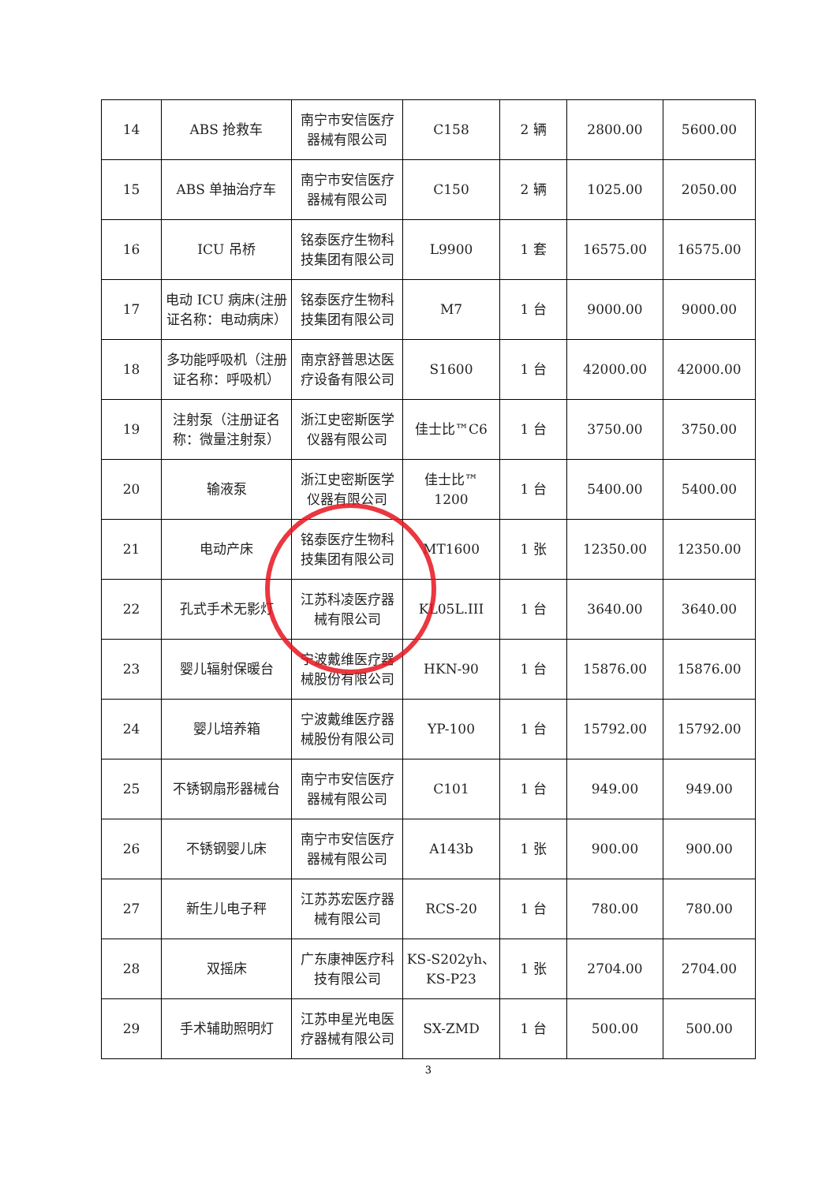| 14 | ABS 抢救车 | 南宁市安信医疗器械有限公司 | C158 | 2 辆 | 2800.00 | 5600.00 |
| 15 | ABS 单抽治疗车 | 南宁市安信医疗器械有限公司 | C150 | 2 辆 | 1025.00 | 2050.00 |
| 16 | ICU 吊桥 | 铭泰医疗生物科技集团有限公司 | L9900 | 1 套 | 16575.00 | 16575.00 |
| 17 | 电动 ICU 病床(注册证名称：电动病床） | 铭泰医疗生物科技集团有限公司 | M7 | 1 台 | 9000.00 | 9000.00 |
| 18 | 多功能呼吸机（注册证名称：呼吸机） | 南京舒普思达医疗设备有限公司 | S1600 | 1 台 | 42000.00 | 42000.00 |
| 19 | 注射泵（注册证名称：微量注射泵） | 浙江史密斯医学仪器有限公司 | 佳士比™C6 | 1 台 | 3750.00 | 3750.00 |
| 20 | 输液泵 | 浙江史密斯医学仪器有限公司 | 佳士比™ 1200 | 1 台 | 5400.00 | 5400.00 |
| 21 | 电动产床 | 铭泰医疗生物科技集团有限公司 | MT1600 | 1 张 | 12350.00 | 12350.00 |
| 22 | 孔式手术无影灯 | 江苏科凌医疗器械有限公司 | KL05L.III | 1 台 | 3640.00 | 3640.00 |
| 23 | 婴儿辐射保暖台 | 宁波戴维医疗器械股份有限公司 | HKN-90 | 1 台 | 15876.00 | 15876.00 |
| 24 | 婴儿培养箱 | 宁波戴维医疗器械股份有限公司 | YP-100 | 1 台 | 15792.00 | 15792.00 |
| 25 | 不锈钢扇形器械台 | 南宁市安信医疗器械有限公司 | C101 | 1 台 | 949.00 | 949.00 |
| 26 | 不锈钢婴儿床 | 南宁市安信医疗器械有限公司 | A143b | 1 张 | 900.00 | 900.00 |
| 27 | 新生儿电子秤 | 江苏苏宏医疗器械有限公司 | RCS-20 | 1 台 | 780.00 | 780.00 |
| 28 | 双摇床 | 广东康神医疗科技有限公司 | KS-S202yh、KS-P23 | 1 张 | 2704.00 | 2704.00 |
| 29 | 手术辅助照明灯 | 江苏申星光电医疗器械有限公司 | SX-ZMD | 1 台 | 500.00 | 500.00 |
3